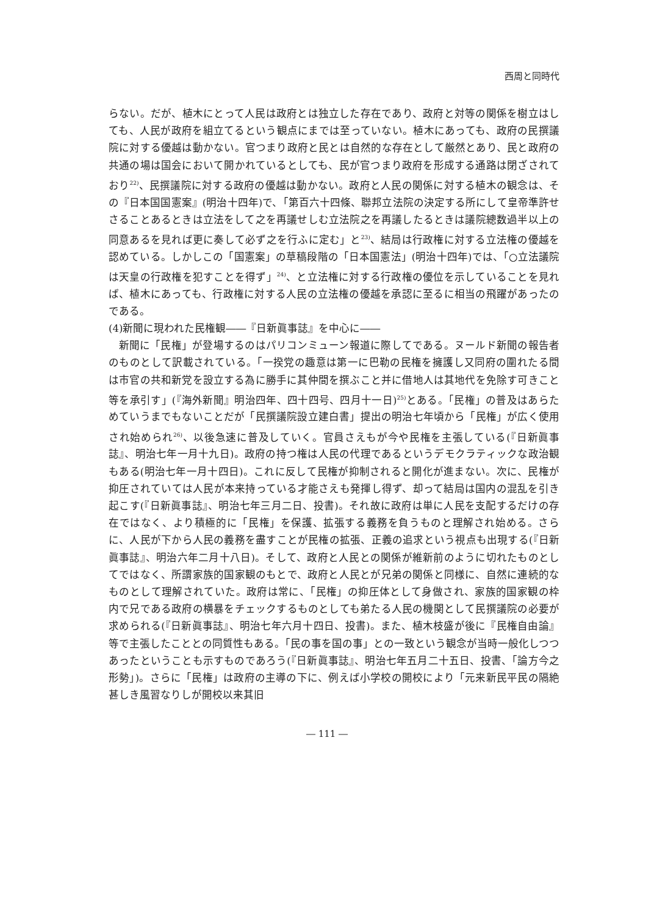西周と同時代
らない。だが、植木にとって人民は政府とは独立した存在であり、政府と対等の関係を樹立はしても、人民が政府を組立てるという観点にまでは至っていない。植木にあっても、政府の民撰議院に対する優越は動かない。官つまり政府と民とは自然的な存在として厳然とあり、民と政府の共通の場は国会において開かれているとしても、民が官つまり政府を形成する通路は閉ざされており<sup>22)</sup>、民撰議院に対する政府の優越は動かない。政府と人民の関係に対する植木の観念は、その『日本国国憲案』(明治十四年)で、「第百六十四條、聯邦立法院の決定する所にして皇帝準許せさることあるときは立法をして之を再議せしむ立法院之を再議したるときは議院總数過半以上の同意あるを見れば更に奏して必ず之を行ふに定む」と<sup>23)</sup>、結局は行政権に対する立法権の優越を認めている。しかしこの「国憲案」の草稿段階の「日本国憲法」(明治十四年)では、「○立法議院は天皇の行政権を犯すことを得ず」<sup>24)</sup>、と立法権に対する行政権の優位を示していることを見れば、植木にあっても、行政権に対する人民の立法権の優越を承認に至るに相当の飛躍があったのである。
(4)新聞に現われた民権観――『日新眞事誌』を中心に――
新聞に「民権」が登場するのはパリコンミューン報道に際してである。ヌールド新聞の報告者のものとして訳載されている。「一揆党の趣意は第一に巴勒の民権を擁護し又同府の圍れたる間は市官の共和新党を設立する為に勝手に其仲間を撰ぶこと并に借地人は其地代を免除す可きこと等を承引す」(『海外新聞』明治四年、四十四号、四月十一日)<sup>25)</sup>とある。「民権」の普及はあらためていうまでもないことだが「民撰議院設立建白書」提出の明治七年頃から「民権」が広く使用され始められ<sup>26)</sup>、以後急速に普及していく。官員さえもが今や民権を主張している(『日新眞事誌』、明治七年一月十九日)。政府の持つ権は人民の代理であるというデモクラティックな政治観もある(明治七年一月十四日)。これに反して民権が抑制されると開化が進まない。次に、民権が抑圧されていては人民が本来持っている才能さえも発揮し得ず、却って結局は国内の混乱を引き起こす(『日新眞事誌』、明治七年三月二日、投書)。それ故に政府は単に人民を支配するだけの存在ではなく、より積極的に「民権」を保護、拡張する義務を負うものと理解され始める。さらに、人民が下から人民の義務を盡すことが民権の拡張、正義の追求という視点も出現する(『日新眞事誌』、明治六年二月十八日)。そして、政府と人民との関係が維新前のように切れたものとしてではなく、所謂家族的国家観のもとで、政府と人民とが兄弟の関係と同様に、自然に連続的なものとして理解されていた。政府は常に、「民権」の抑圧体として身做され、家族的国家観の枠内で兄である政府の横暴をチェックするものとしても弟たる人民の機関として民撰議院の必要が求められる(『日新眞事誌』、明治七年六月十四日、投書)。また、植木枝盛が後に『民権自由論』等で主張したこととの同質性もある。「民の事を国の事」との一致という観念が当時一般化しつつあったということも示すものであろう(『日新眞事誌』、明治七年五月二十五日、投書、「論方今之形勢」)。さらに「民権」は政府の主導の下に、例えば小学校の開校により「元来新民平民の隔絶甚しき風習なりしが開校以来其旧
― 111 ―